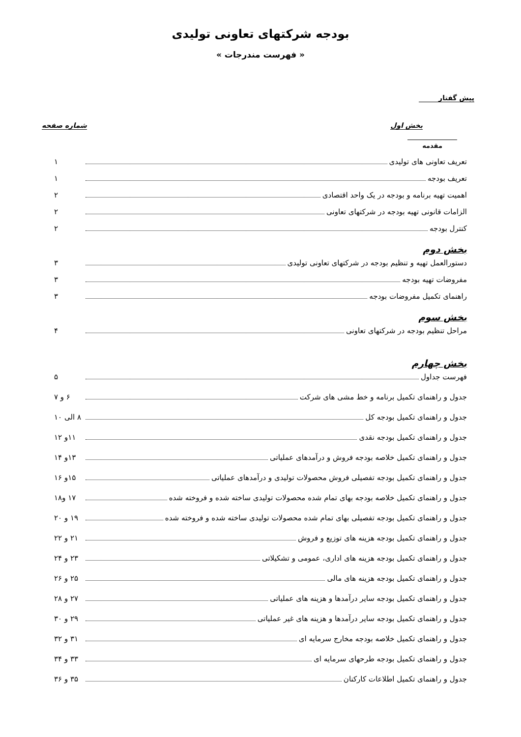بودجه شرکتهای تعاونی تولیدی
« فهرست مندرجات »
پیش گفتار
بخش اول شماره صفحه
مقدمه
تعریف تعاونی های تولیدی ۱
تعریف بودجه ۱
اهمیت تهیه برنامه و بودجه در یک واحد اقتصادی ۲
الزامات قانونی تهیه بودجه در شرکتهای تعاونی ۲
کنترل بودجه ۲
بخش دوم
دستورالعمل تهیه و تنظیم بودجه در شرکتهای تعاونی تولیدی ۳
مفروضات تهیه بودجه ۳
راهنمای تکمیل مفروضات بودجه ۳
بخش سوم
مراحل تنظیم بودجه در شرکتهای تعاونی ۴
بخش چهارم
فهرست جداول ۵
جدول و راهنمای تکمیل برنامه و خط مشی های شرکت ۶ و ۷
جدول و راهنمای تکمیل بودجه کل ۸ الی ۱۰
جدول و راهنمای تکمیل بودجه نقدی ۱۱و ۱۲
جدول و راهنمای تکمیل خلاصه بودجه فروش و درآمدهای عملیاتی ۱۳و ۱۴
جدول و راهنمای تکمیل بودجه تفصیلی فروش محصولات تولیدی و درآمدهای عملیاتی ۱۵و ۱۶
جدول و راهنمای تکمیل خلاصه بودجه بهای تمام شده محصولات تولیدی ساخته شده و فروخته شده ۱۷ و۱۸
جدول و راهنمای تکمیل بودجه تفصیلی بهای تمام شده محصولات تولیدی ساخته شده و فروخته شده ۱۹ و ۲۰
جدول و راهنمای تکمیل بودجه هزینه های توزیع و فروش ۲۱ و ۲۲
جدول و راهنمای تکمیل بودجه هزینه های اداری، عمومی و تشکیلاتی ۲۳ و ۲۴
جدول و راهنمای تکمیل بودجه هزینه های مالی ۲۵ و ۲۶
جدول و راهنمای تکمیل بودجه سایر درآمدها و هزینه های عملیاتی ۲۷ و ۲۸
جدول و راهنمای تکمیل بودجه سایر درآمدها و هزینه های غیر عملیاتی ۲۹ و ۳۰
جدول و راهنمای تکمیل خلاصه بودجه مخارج سرمایه ای ۳۱ و ۳۲
جدول و راهنمای تکمیل بودجه طرحهای سرمایه ای ۳۳ و ۳۴
جدول و راهنمای تکمیل اطلاعات کارکنان ۳۵ و ۳۶